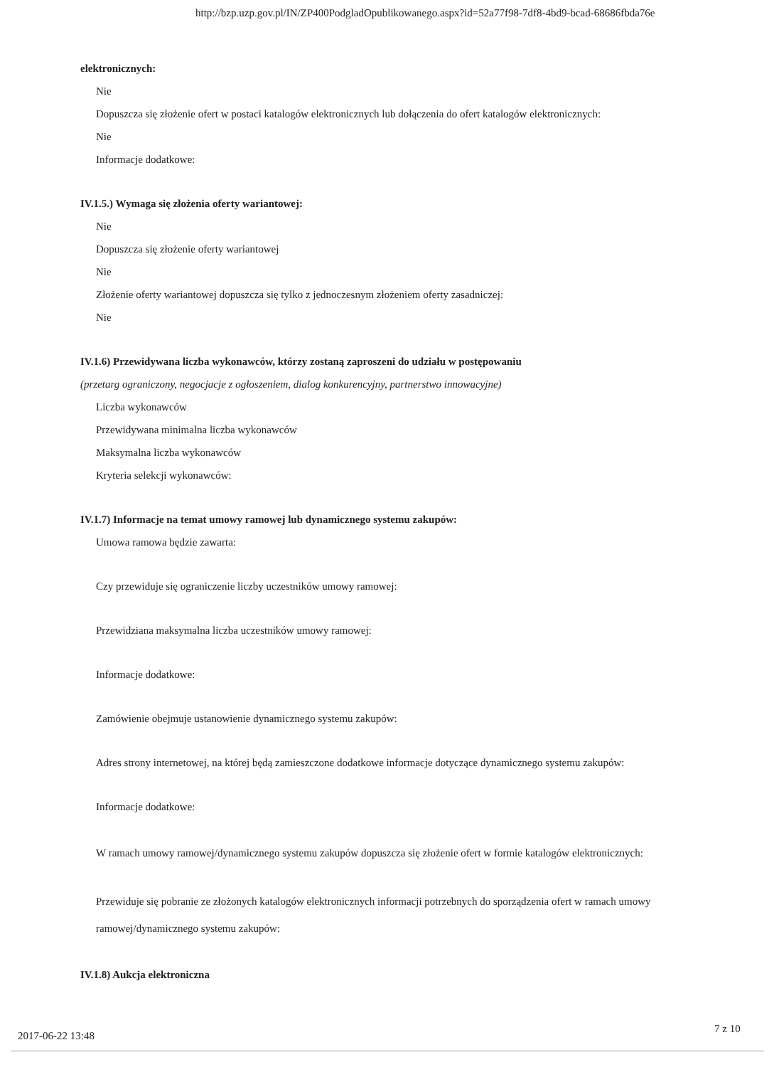http://bzp.uzp.gov.pl/IN/ZP400PodgladOpublikowanego.aspx?id=52a77f98-7df8-4bd9-bcad-68686fbda76e
elektronicznych:
Nie
Dopuszcza się złożenie ofert w postaci katalogów elektronicznych lub dołączenia do ofert katalogów elektronicznych:
Nie
Informacje dodatkowe:
IV.1.5.) Wymaga się złożenia oferty wariantowej:
Nie
Dopuszcza się złożenie oferty wariantowej
Nie
Złożenie oferty wariantowej dopuszcza się tylko z jednoczesnym złożeniem oferty zasadniczej:
Nie
IV.1.6) Przewidywana liczba wykonawców, którzy zostaną zaproszeni do udziału w postępowaniu
(przetarg ograniczony, negocjacje z ogłoszeniem, dialog konkurencyjny, partnerstwo innowacyjne)
Liczba wykonawców
Przewidywana minimalna liczba wykonawców
Maksymalna liczba wykonawców
Kryteria selekcji wykonawców:
IV.1.7) Informacje na temat umowy ramowej lub dynamicznego systemu zakupów:
Umowa ramowa będzie zawarta:
Czy przewiduje się ograniczenie liczby uczestników umowy ramowej:
Przewidziana maksymalna liczba uczestników umowy ramowej:
Informacje dodatkowe:
Zamówienie obejmuje ustanowienie dynamicznego systemu zakupów:
Adres strony internetowej, na której będą zamieszczone dodatkowe informacje dotyczące dynamicznego systemu zakupów:
Informacje dodatkowe:
W ramach umowy ramowej/dynamicznego systemu zakupów dopuszcza się złożenie ofert w formie katalogów elektronicznych:
Przewiduje się pobranie ze złożonych katalogów elektronicznych informacji potrzebnych do sporządzenia ofert w ramach umowy ramowej/dynamicznego systemu zakupów:
IV.1.8) Aukcja elektroniczna
2017-06-22 13:48
7 z 10